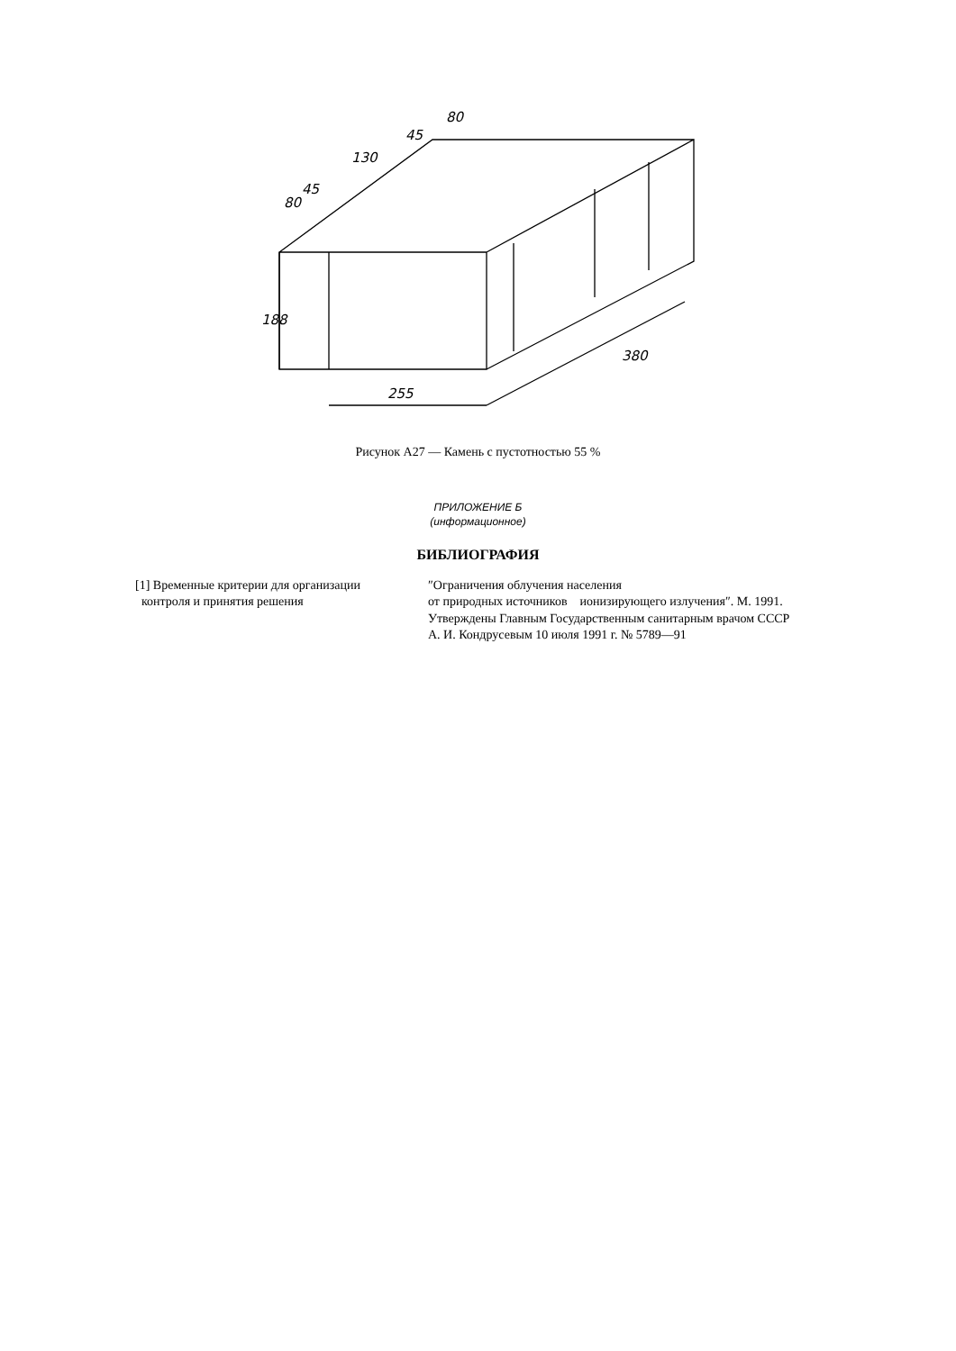80
45
130
45
80
188
255
380
Рисунок А27 — Камень с пустотностью 55 %
ПРИЛОЖЕНИЕ Б
(информационное)
БИБЛИОГРАФИЯ
[1] Временные критерии для организации
контроля и принятия решения
″Ограничения облучения населения
от природных источников ионизирующего излучения″. М. 1991.
Утверждены Главным Государственным санитарным врачом СССР
А. И. Кондрусевым 10 июля 1991 г. № 5789—91